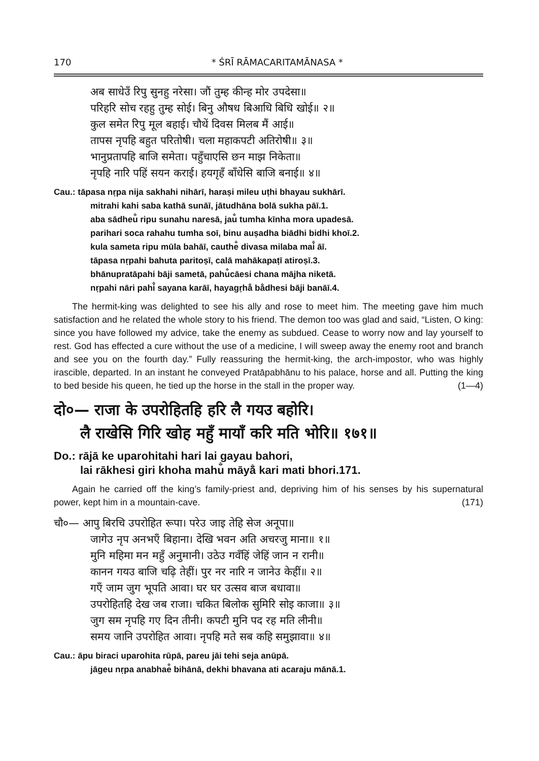170 * ŚRĪ RĀMACARITAMĀNASA *
अब साधेउँ रिपु सुनहु नरेसा। जौं तुम्ह कीन्ह मोर उपदेसा॥
परिहरि सोच रहहु तुम्ह सोई। बिनु औषध बिआधि बिधि खोई॥ २॥
कुल समेत रिपु मूल बहाई। चौथें दिवस मिलब मैं आई॥
तापस नृपहि बहुत परितोषी। चला महाकपटी अतिरोषी॥ ३॥
भानुप्रतापहि बाजि समेता। पहुँचाएसि छन माझ निकेता॥
नृपहि नारि पहिं सयन कराई। हयगृहँ बाँधेसि बाजि बनाई॥ ४॥
Cau.: tāpasa nṛpa nija sakhahi nihārī, haraṣi mileu uṭhi bhayau sukhārī.
mitrahi kahi saba kathā sunāī, jātudhāna bolā sukha pāī.1.
aba sādheu̐ ripu sunahu naresā, jau̐ tumha kīnha mora upadesā.
parihari soca rahahu tumha soī, binu auṣadha biādhi bidhi khoī.2.
kula sameta ripu mūla bahāī, cauthe̐ divasa milaba mai̐ āī.
tāpasa nṛpahi bahuta paritoṣī, calā mahākapaṭī atiroṣī.3.
bhānupratāpahi bāji sametā, pahu̐cāesi chana mājha niketā.
nṛpahi nāri pahi̐ sayana karāī, hayagṛha̐ ba̐dhesi bāji banāī.4.
The hermit-king was delighted to see his ally and rose to meet him. The meeting gave him much satisfaction and he related the whole story to his friend. The demon too was glad and said, “Listen, O king: since you have followed my advice, take the enemy as subdued. Cease to worry now and lay yourself to rest. God has effected a cure without the use of a medicine, I will sweep away the enemy root and branch and see you on the fourth day.” Fully reassuring the hermit-king, the arch-impostor, who was highly irascible, departed. In an instant he conveyed Pratāpabhānu to his palace, horse and all. Putting the king to bed beside his queen, he tied up the horse in the stall in the proper way. (1—4)
दो०— राजा के उपरोहितहि हरि लै गयउ बहोरि।
लै राखेसि गिरि खोह महुँ मायाँ करि मति भोरि॥ १७१॥
Do.: rājā ke uparohitahi hari lai gayau bahori,
lai rākhesi giri khoha mahu̐ māyā̐ kari mati bhori.171.
Again he carried off the king’s family-priest and, depriving him of his senses by his supernatural power, kept him in a mountain-cave. (171)
चौ०— आपु बिरचि उपरोहित रूपा। परेउ जाइ तेहि सेज अनूपा॥
जागेउ नृप अनभएँ बिहाना। देखि भवन अति अचरजु माना॥ १॥
मुनि महिमा मन महुँ अनुमानी। उठेउ गवँहिं जेहिं जान न रानी॥
कानन गयउ बाजि चढ़ि तेहीं। पुर नर नारि न जानेउ केहीं॥ २॥
गएँ जाम जुग भूपति आवा। घर घर उत्सव बाज बधावा॥
उपरोहितहि देख जब राजा। चकित बिलोक सुमिरि सोइ काजा॥ ३॥
जुग सम नृपहि गए दिन तीनी। कपटी मुनि पद रह मति लीनी॥
समय जानि उपरोहित आवा। नृपहि मते सब कहि समुझावा॥ ४॥
Cau.: āpu biraci uparohita rūpā, pareu jāi tehi seja anūpā.
jāgeu nṛpa anabhae̐ bihānā, dekhi bhavana ati acaraju mānā.1.